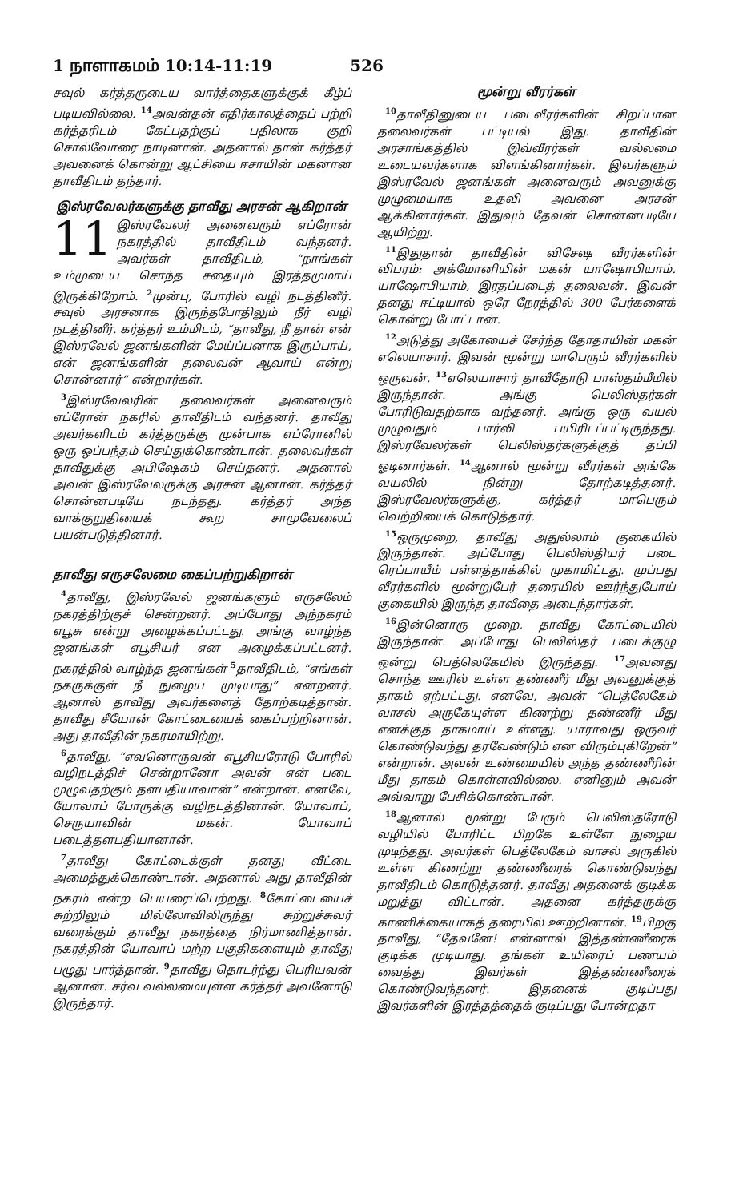1 நாளாகமம் 10:14-11:19 526
சவுல் கர்த்தருடைய வார்த்தைகளுக்குக் கீழ்ப் படியவில்லை. <sup>14</sup>அவன்தன் எதிர்காலத்தைப் பற்றி கர்த்தரிடம் கேட்பதற்குப் பதிலாக குறி சொல்வோரை நாடினான். அதனால் தான் கர்த்தர் அவனைக் கொன்று ஆட்சியை ஈசாயின் மகனான தாவீதிடம் தந்தார்.
இஸ்ரவேலர்களுக்கு தாவீது அரசன் ஆகிறான்
11 இஸ்ரவேலர் அனைவரும் எப்ரோன் நகரத்தில் தாவீதிடம் வந்தனர். அவர்கள் தாவீதிடம், “நாங்கள் உம்முடைய சொந்த சதையும் இரத்தமுமாய் இருக்கிறோம். <sup>2</sup>முன்பு, போரில் வழி நடத்தினீர். சவுல் அரசனாக இருந்தபோதிலும் நீர் வழி நடத்தினீர். கர்த்தர் உம்மிடம், “தாவீது, நீ தான் என் இஸ்ரவேல் ஜனங்களின் மேய்ப்பனாக இருப்பாய், என் ஜனங்களின் தலைவன் ஆவாய் என்று சொன்னார்” என்றார்கள்.
<sup>3</sup> இஸ்ரவேலரின் தலைவர்கள் அனைவரும் எப்ரோன் நகரில் தாவீதிடம் வந்தனர். தாவீது அவர்களிடம் கர்த்தருக்கு முன்பாக எப்ரோனில் ஒரு ஒப்பந்தம் செய்துக்கொண்டான். தலைவர்கள் தாவீதுக்கு அபிஷேகம் செய்தனர். அதனால் அவன் இஸ்ரவேலருக்கு அரசன் ஆனான். கர்த்தர் சொன்னபடியே நடந்தது. கர்த்தர் அந்த வாக்குறுதியைக் கூற சாமுவேலைப் பயன்படுத்தினார்.
தாவீது எருசலேமை கைப்பற்றுகிறான்
<sup>4</sup> தாவீது, இஸ்ரவேல் ஜனங்களும் எருசலேம் நகரத்திற்குச் சென்றனர். அப்போது அந்நகரம் எபூசு என்று அழைக்கப்பட்டது. அங்கு வாழ்ந்த ஜனங்கள் எபூசியர் என அழைக்கப்பட்டனர். நகரத்தில் வாழ்ந்த ஜனங்கள் <sup>5</sup>தாவீதிடம், “எங்கள் நகருக்குள் நீ நுழைய முடியாது” என்றனர். ஆனால் தாவீது அவர்களைத் தோற்கடித்தான். தாவீது சீயோன் கோட்டையைக் கைப்பற்றினான். அது தாவீதின் நகரமாயிற்று.
<sup>6</sup> தாவீது, “எவனொருவன் எபூசியரோடு போரில் வழிநடத்திச் சென்றானோ அவன் என் படை முழுவதற்கும் தளபதியாவான்” என்றான். எனவே, யோவாப் போருக்கு வழிநடத்தினான். யோவாப், செருயாவின் மகன். யோவாப் படைத்தளபதியானான்.
<sup>7</sup> தாவீது கோட்டைக்குள் தனது வீட்டை அமைத்துக்கொண்டான். அதனால் அது தாவீதின் நகரம் என்ற பெயரைப்பெற்றது. <sup>8</sup>கோட்டையைச் சுற்றிலும் மில்லோவிலிருந்து சுற்றுச்சுவர் வரைக்கும் தாவீது நகரத்தை நிர்மாணித்தான். நகரத்தின் யோவாப் மற்ற பகுதிகளையும் தாவீது பழுது பார்த்தான். <sup>9</sup>தாவீது தொடர்ந்து பெரியவன் ஆனான். சர்வ வல்லமையுள்ள கர்த்தர் அவனோடு இருந்தார்.
மூன்று வீரர்கள்
<sup>10</sup> தாவீதினுடைய படைவீரர்களின் சிறப்பான தலைவர்கள் பட்டியல் இது. தாவீதின் அரசாங்கத்தில் இவ்வீரர்கள் வல்லமை உடையவர்களாக விளங்கினார்கள். இவர்களும் இஸ்ரவேல் ஜனங்கள் அனைவரும் அவனுக்கு முழுமையாக உதவி அவனை அரசன் ஆக்கினார்கள். இதுவும் தேவன் சொன்னபடியே ஆயிற்று.
<sup>11</sup> இதுதான் தாவீதின் விசேஷ வீரர்களின் விபரம்: அக்மோனியின் மகன் யாஷோபியாம். யாஷோபியாம், இரதப்படைத் தலைவன். இவன் தனது ஈட்டியால் ஒரே நேரத்தில் 300 பேர்களைக் கொன்று போட்டான்.
<sup>12</sup> அடுத்து அகோயைச் சேர்ந்த தோதாயின் மகன் எலெயாசார். இவன் மூன்று மாபெரும் வீரர்களில் ஒருவன். <sup>13</sup>எலெயாசார் தாவீதோடு பாஸ்தம்மீமில் இருந்தான். அங்கு பெலிஸ்தர்கள் போரிடுவதற்காக வந்தனர். அங்கு ஒரு வயல் முழுவதும் பார்லி பயிரிடப்பட்டிருந்தது. இஸ்ரவேலர்கள் பெலிஸ்தர்களுக்குத் தப்பி ஓடினார்கள். <sup>14</sup>ஆனால் மூன்று வீரர்கள் அங்கே வயலில் நின்று தோற்கடித்தனர். இஸ்ரவேலர்களுக்கு, கர்த்தர் மாபெரும் வெற்றியைக் கொடுத்தார்.
<sup>15</sup> ஒருமுறை, தாவீது அதுல்லாம் குகையில் இருந்தான். அப்போது பெலிஸ்தியர் படை ரெப்பாயீம் பள்ளத்தாக்கில் முகாமிட்டது. முப்பது வீரர்களில் மூன்றுபேர் தரையில் ஊர்ந்துபோய் குகையில் இருந்த தாவீதை அடைந்தார்கள்.
<sup>16</sup> இன்னொரு முறை, தாவீது கோட்டையில் இருந்தான். அப்போது பெலிஸ்தர் படைக்குழு ஒன்று பெத்லெகேமில் இருந்தது. <sup>17</sup>அவனது சொந்த ஊரில் உள்ள தண்ணீர் மீது அவனுக்குத் தாகம் ஏற்பட்டது. எனவே, அவன் “பெத்லேகேம் வாசல் அருகேயுள்ள கிணற்று தண்ணீர் மீது எனக்குத் தாகமாய் உள்ளது. யாராவது ஒருவர் கொண்டுவந்து தரவேண்டும் என விரும்புகிறேன்” என்றான். அவன் உண்மையில் அந்த தண்ணீரின் மீது தாகம் கொள்ளவில்லை. எனினும் அவன் அவ்வாறு பேசிக்கொண்டான்.
<sup>18</sup> ஆனால் மூன்று பேரும் பெலிஸ்தரோடு வழியில் போரிட்ட பிறகே உள்ளே நுழைய முடிந்தது. அவர்கள் பெத்லேகேம் வாசல் அருகில் உள்ள கிணற்று தண்ணீரைக் கொண்டுவந்து தாவீதிடம் கொடுத்தனர். தாவீது அதனைக் குடிக்க மறுத்து விட்டான். அதனை கர்த்தருக்கு காணிக்கையாகத் தரையில் ஊற்றினான். <sup>19</sup>பிறகு தாவீது, “தேவனே! என்னால் இத்தண்ணீரைக் குடிக்க முடியாது. தங்கள் உயிரைப் பணயம் வைத்து இவர்கள் இத்தண்ணீரைக் கொண்டுவந்தனர். இதனைக் குடிப்பது இவர்களின் இரத்தத்தைக் குடிப்பது போன்றதா